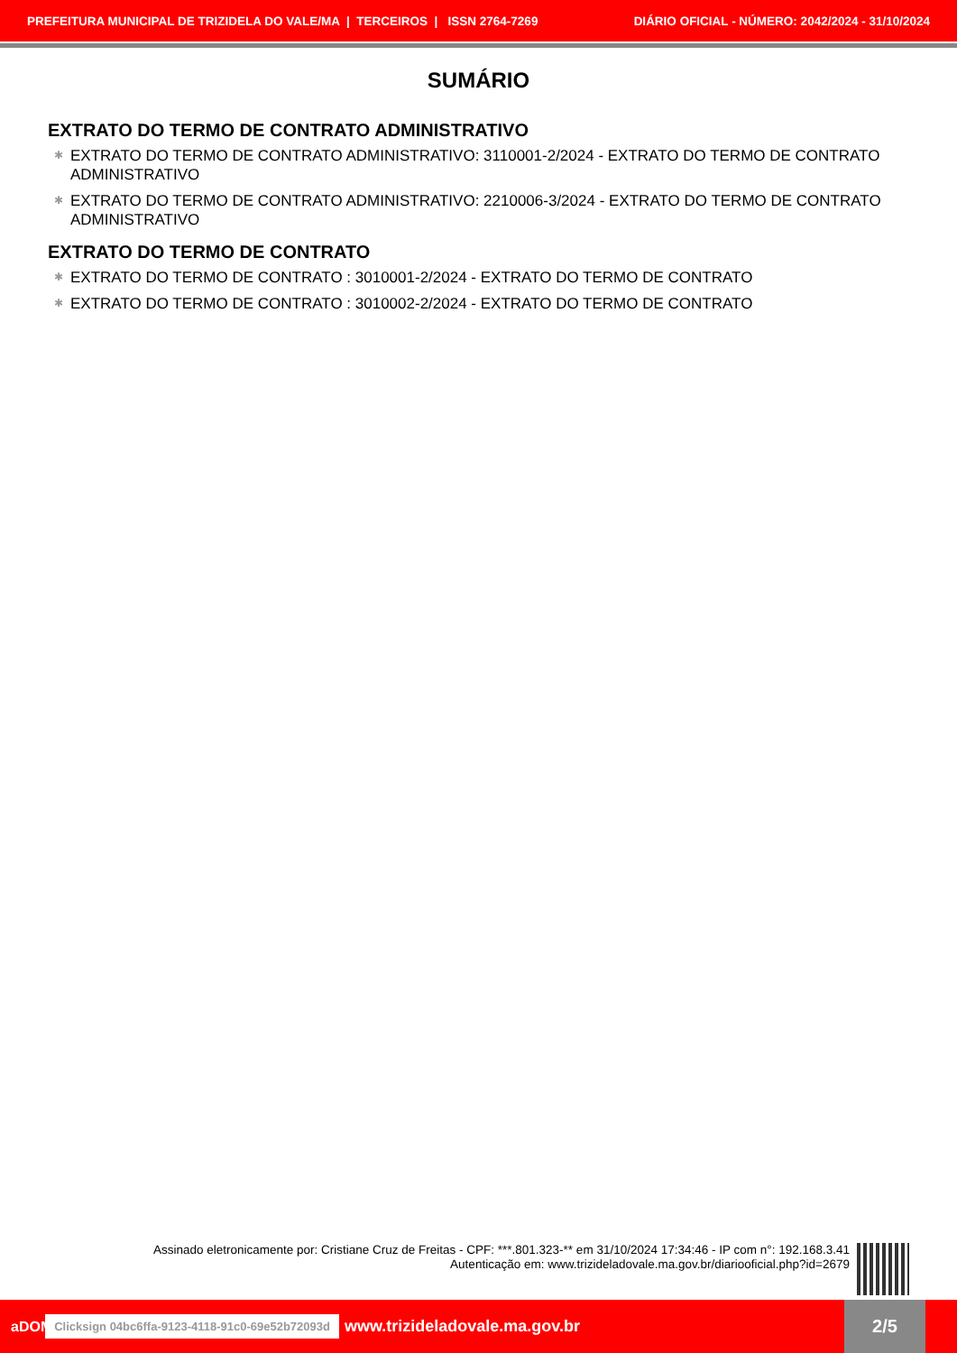PREFEITURA MUNICIPAL DE TRIZIDELA DO VALE/MA | TERCEIROS | ISSN 2764-7269 DIÁRIO OFICIAL - NÚMERO: 2042/2024 - 31/10/2024
SUMÁRIO
EXTRATO DO TERMO DE CONTRATO ADMINISTRATIVO
✱ EXTRATO DO TERMO DE CONTRATO ADMINISTRATIVO: 3110001-2/2024 - EXTRATO DO TERMO DE CONTRATO ADMINISTRATIVO
✱ EXTRATO DO TERMO DE CONTRATO ADMINISTRATIVO: 2210006-3/2024 - EXTRATO DO TERMO DE CONTRATO ADMINISTRATIVO
EXTRATO DO TERMO DE CONTRATO
✱ EXTRATO DO TERMO DE CONTRATO : 3010001-2/2024 - EXTRATO DO TERMO DE CONTRATO
✱ EXTRATO DO TERMO DE CONTRATO : 3010002-2/2024 - EXTRATO DO TERMO DE CONTRATO
Assinado eletronicamente por: Cristiane Cruz de Freitas - CPF: ***.801.323-** em 31/10/2024 17:34:46 - IP com n°: 192.168.3.41
Autenticação em: www.trizideladovale.ma.gov.br/diariooficial.php?id=2679
aDOM Clicksign 04bc6ffa-9123-4118-91c0-69e52b72093d www.trizideladovale.ma.gov.br 2/5